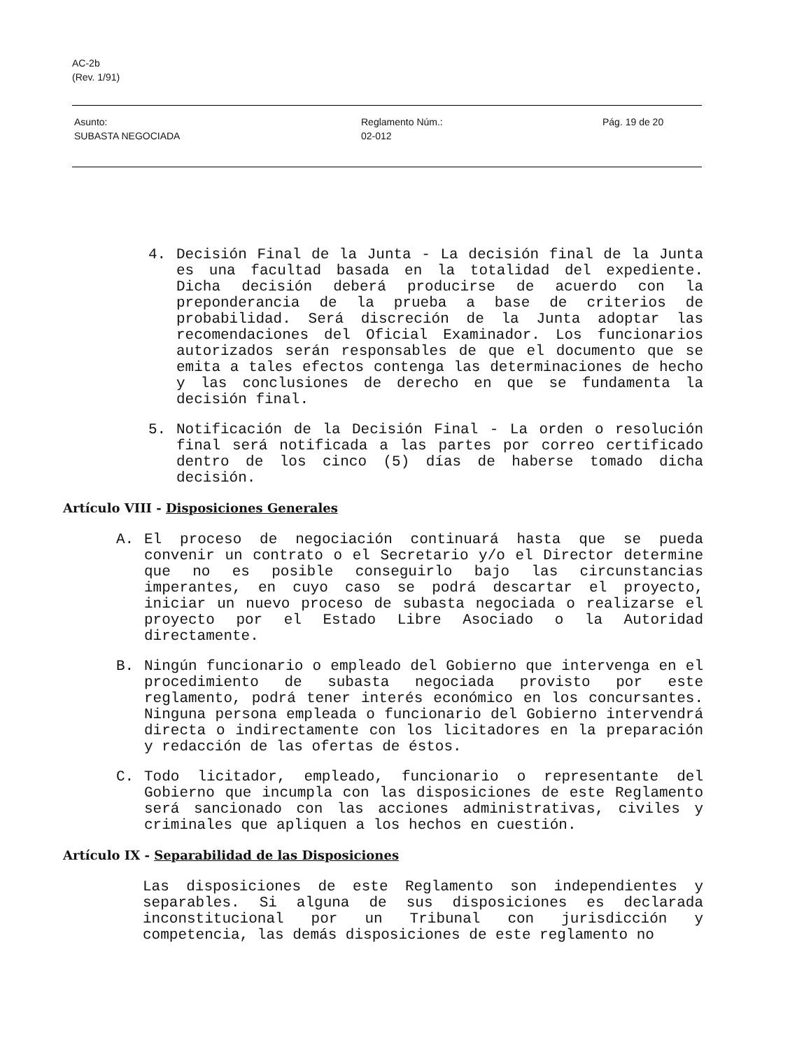AC-2b
(Rev. 1/91)
Asunto:
SUBASTA NEGOCIADA
Reglamento Núm.:
02-012
Pág. 19 de 20
4. Decisión Final de la Junta - La decisión final de la Junta es una facultad basada en la totalidad del expediente. Dicha decisión deberá producirse de acuerdo con la preponderancia de la prueba a base de criterios de probabilidad. Será discreción de la Junta adoptar las recomendaciones del Oficial Examinador. Los funcionarios autorizados serán responsables de que el documento que se emita a tales efectos contenga las determinaciones de hecho y las conclusiones de derecho en que se fundamenta la decisión final.
5. Notificación de la Decisión Final - La orden o resolución final será notificada a las partes por correo certificado dentro de los cinco (5) días de haberse tomado dicha decisión.
Artículo VIII - Disposiciones Generales
A. El proceso de negociación continuará hasta que se pueda convenir un contrato o el Secretario y/o el Director determine que no es posible conseguirlo bajo las circunstancias imperantes, en cuyo caso se podrá descartar el proyecto, iniciar un nuevo proceso de subasta negociada o realizarse el proyecto por el Estado Libre Asociado o la Autoridad directamente.
B. Ningún funcionario o empleado del Gobierno que intervenga en el procedimiento de subasta negociada provisto por este reglamento, podrá tener interés económico en los concursantes. Ninguna persona empleada o funcionario del Gobierno intervendrá directa o indirectamente con los licitadores en la preparación y redacción de las ofertas de éstos.
C. Todo licitador, empleado, funcionario o representante del Gobierno que incumpla con las disposiciones de este Reglamento será sancionado con las acciones administrativas, civiles y criminales que apliquen a los hechos en cuestión.
Artículo IX - Separabilidad de las Disposiciones
Las disposiciones de este Reglamento son independientes y separables. Si alguna de sus disposiciones es declarada inconstitucional por un Tribunal con jurisdicción y competencia, las demás disposiciones de este reglamento no